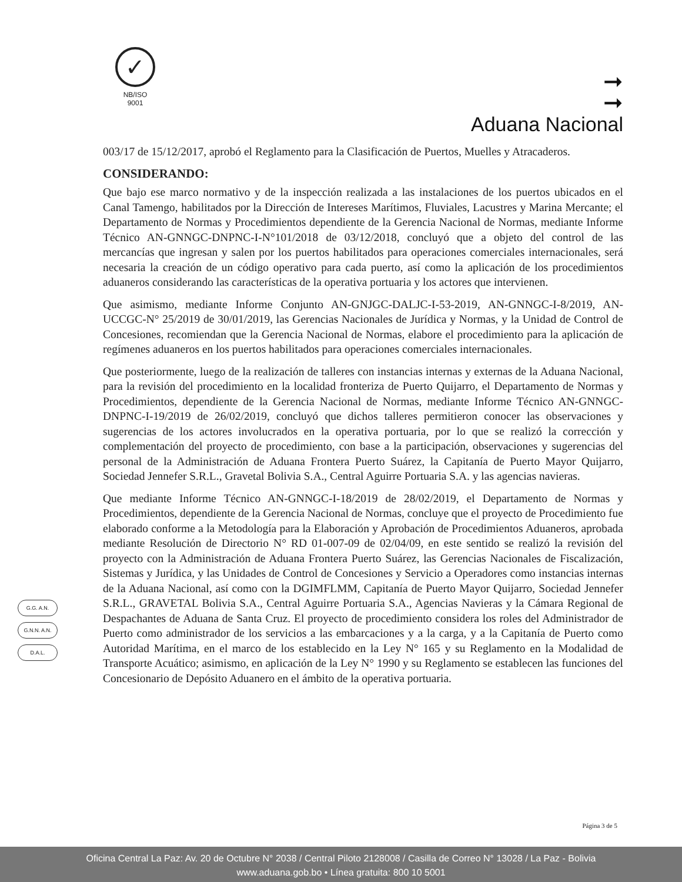✓
NB/ISO
9001
➞
➞
Aduana Nacional
003/17 de 15/12/2017, aprobó el Reglamento para la Clasificación de Puertos, Muelles y Atracaderos.
CONSIDERANDO:
Que bajo ese marco normativo y de la inspección realizada a las instalaciones de los puertos ubicados en el Canal Tamengo, habilitados por la Dirección de Intereses Marítimos, Fluviales, Lacustres y Marina Mercante; el Departamento de Normas y Procedimientos dependiente de la Gerencia Nacional de Normas, mediante Informe Técnico AN-GNNGC-DNPNC-I-N°101/2018 de 03/12/2018, concluyó que a objeto del control de las mercancías que ingresan y salen por los puertos habilitados para operaciones comerciales internacionales, será necesaria la creación de un código operativo para cada puerto, así como la aplicación de los procedimientos aduaneros considerando las características de la operativa portuaria y los actores que intervienen.
Que asimismo, mediante Informe Conjunto AN-GNJGC-DALJC-I-53-2019, AN-GNNGC-I-8/2019, AN-UCCGC-N° 25/2019 de 30/01/2019, las Gerencias Nacionales de Jurídica y Normas, y la Unidad de Control de Concesiones, recomiendan que la Gerencia Nacional de Normas, elabore el procedimiento para la aplicación de regímenes aduaneros en los puertos habilitados para operaciones comerciales internacionales.
Que posteriormente, luego de la realización de talleres con instancias internas y externas de la Aduana Nacional, para la revisión del procedimiento en la localidad fronteriza de Puerto Quijarro, el Departamento de Normas y Procedimientos, dependiente de la Gerencia Nacional de Normas, mediante Informe Técnico AN-GNNGC-DNPNC-I-19/2019 de 26/02/2019, concluyó que dichos talleres permitieron conocer las observaciones y sugerencias de los actores involucrados en la operativa portuaria, por lo que se realizó la corrección y complementación del proyecto de procedimiento, con base a la participación, observaciones y sugerencias del personal de la Administración de Aduana Frontera Puerto Suárez, la Capitanía de Puerto Mayor Quijarro, Sociedad Jennefer S.R.L., Gravetal Bolivia S.A., Central Aguirre Portuaria S.A. y las agencias navieras.
Que mediante Informe Técnico AN-GNNGC-I-18/2019 de 28/02/2019, el Departamento de Normas y Procedimientos, dependiente de la Gerencia Nacional de Normas, concluye que el proyecto de Procedimiento fue elaborado conforme a la Metodología para la Elaboración y Aprobación de Procedimientos Aduaneros, aprobada mediante Resolución de Directorio N° RD 01-007-09 de 02/04/09, en este sentido se realizó la revisión del proyecto con la Administración de Aduana Frontera Puerto Suárez, las Gerencias Nacionales de Fiscalización, Sistemas y Jurídica, y las Unidades de Control de Concesiones y Servicio a Operadores como instancias internas de la Aduana Nacional, así como con la DGIMFLMM, Capitanía de Puerto Mayor Quijarro, Sociedad Jennefer S.R.L., GRAVETAL Bolivia S.A., Central Aguirre Portuaria S.A., Agencias Navieras y la Cámara Regional de Despachantes de Aduana de Santa Cruz. El proyecto de procedimiento considera los roles del Administrador de Puerto como administrador de los servicios a las embarcaciones y a la carga, y a la Capitanía de Puerto como Autoridad Marítima, en el marco de los establecido en la Ley N° 165 y su Reglamento en la Modalidad de Transporte Acuático; asimismo, en aplicación de la Ley N° 1990 y su Reglamento se establecen las funciones del Concesionario de Depósito Aduanero en el ámbito de la operativa portuaria.
G.G. A.N.
G.N.N. A.N.
D.A.L.
Página 3 de 5
Oficina Central La Paz: Av. 20 de Octubre N° 2038 / Central Piloto 2128008 / Casilla de Correo N° 13028 / La Paz - Bolivia
www.aduana.gob.bo • Línea gratuita: 800 10 5001